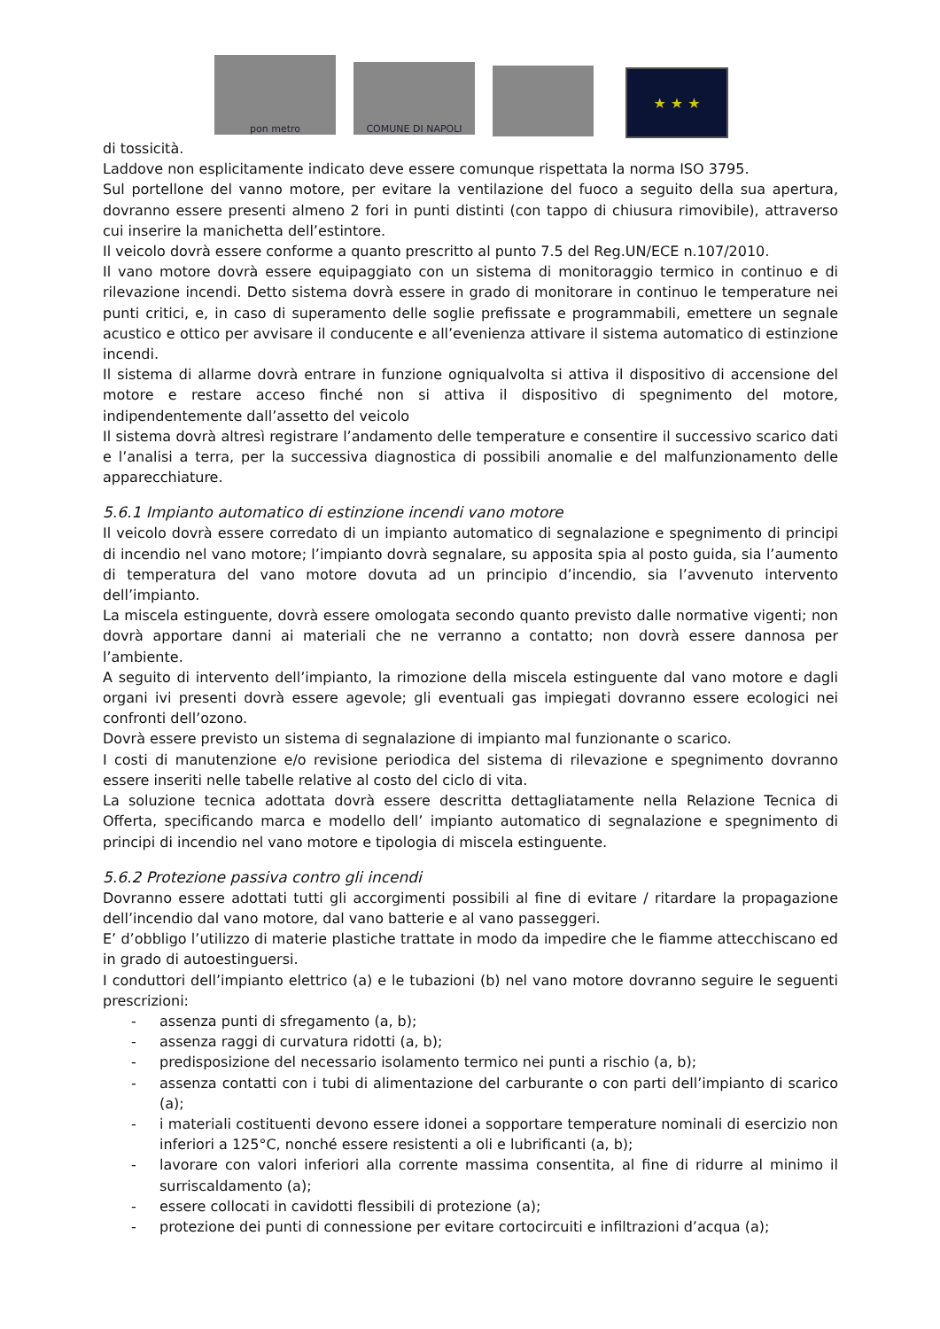pon metro
COMUNE DI NAPOLI
★ ★ ★
di tossicità.
Laddove non esplicitamente indicato deve essere comunque rispettata la norma ISO 3795.
Sul portellone del vanno motore, per evitare la ventilazione del fuoco a seguito della sua apertura, dovranno essere presenti almeno 2 fori in punti distinti (con tappo di chiusura rimovibile), attraverso cui inserire la manichetta dell’estintore.
Il veicolo dovrà essere conforme a quanto prescritto al punto 7.5 del Reg.UN/ECE n.107/2010.
Il vano motore dovrà essere equipaggiato con un sistema di monitoraggio termico in continuo e di rilevazione incendi. Detto sistema dovrà essere in grado di monitorare in continuo le temperature nei punti critici, e, in caso di superamento delle soglie prefissate e programmabili, emettere un segnale acustico e ottico per avvisare il conducente e all’evenienza attivare il sistema automatico di estinzione incendi.
Il sistema di allarme dovrà entrare in funzione ogniqualvolta si attiva il dispositivo di accensione del motore e restare acceso finché non si attiva il dispositivo di spegnimento del motore, indipendentemente dall’assetto del veicolo
Il sistema dovrà altresì registrare l’andamento delle temperature e consentire il successivo scarico dati e l’analisi a terra, per la successiva diagnostica di possibili anomalie e del malfunzionamento delle apparecchiature.
5.6.1 Impianto automatico di estinzione incendi vano motore
Il veicolo dovrà essere corredato di un impianto automatico di segnalazione e spegnimento di principi di incendio nel vano motore; l’impianto dovrà segnalare, su apposita spia al posto guida, sia l’aumento di temperatura del vano motore dovuta ad un principio d’incendio, sia l’avvenuto intervento dell’impianto.
La miscela estinguente, dovrà essere omologata secondo quanto previsto dalle normative vigenti; non dovrà apportare danni ai materiali che ne verranno a contatto; non dovrà essere dannosa per l’ambiente.
A seguito di intervento dell’impianto, la rimozione della miscela estinguente dal vano motore e dagli organi ivi presenti dovrà essere agevole; gli eventuali gas impiegati dovranno essere ecologici nei confronti dell’ozono.
Dovrà essere previsto un sistema di segnalazione di impianto mal funzionante o scarico.
I costi di manutenzione e/o revisione periodica del sistema di rilevazione e spegnimento dovranno essere inseriti nelle tabelle relative al costo del ciclo di vita.
La soluzione tecnica adottata dovrà essere descritta dettagliatamente nella Relazione Tecnica di Offerta, specificando marca e modello dell’ impianto automatico di segnalazione e spegnimento di principi di incendio nel vano motore e tipologia di miscela estinguente.
5.6.2 Protezione passiva contro gli incendi
Dovranno essere adottati tutti gli accorgimenti possibili al fine di evitare / ritardare la propagazione dell’incendio dal vano motore, dal vano batterie e al vano passeggeri.
E’ d’obbligo l’utilizzo di materie plastiche trattate in modo da impedire che le fiamme attecchiscano ed in grado di autoestinguersi.
I conduttori dell’impianto elettrico (a) e le tubazioni (b) nel vano motore dovranno seguire le seguenti prescrizioni:
- assenza punti di sfregamento (a, b);
- assenza raggi di curvatura ridotti (a, b);
- predisposizione del necessario isolamento termico nei punti a rischio (a, b);
- assenza contatti con i tubi di alimentazione del carburante o con parti dell’impianto di scarico (a);
- i materiali costituenti devono essere idonei a sopportare temperature nominali di esercizio non inferiori a 125°C, nonché essere resistenti a oli e lubrificanti (a, b);
- lavorare con valori inferiori alla corrente massima consentita, al fine di ridurre al minimo il surriscaldamento (a);
- essere collocati in cavidotti flessibili di protezione (a);
- protezione dei punti di connessione per evitare cortocircuiti e infiltrazioni d’acqua (a);